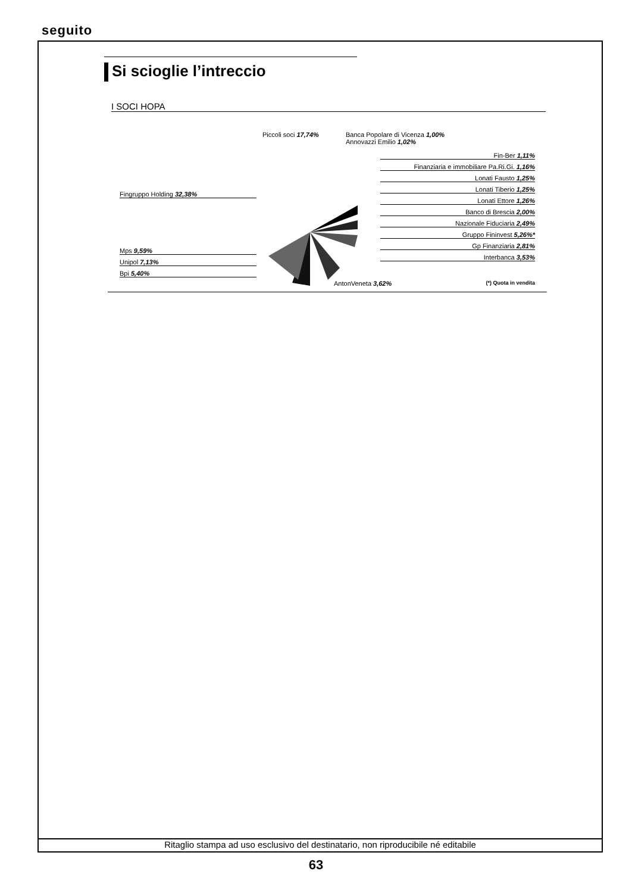seguito
Si scioglie l’intreccio
I SOCI HOPA
Piccoli soci 17,74%
Fingruppo Holding 32,38%
Mps 9,59%
Unipol 7,13%
Bpi 5,40%
Banca Popolare di Vicenza 1,00%
Annovazzi Emilio 1,02%
Fin-Ber 1,11%
Finanziaria e immobiliare Pa.Ri.Gi. 1,16%
Lonati Fausto 1,25%
Lonati Tiberio 1,25%
Lonati Ettore 1,26%
Banco di Brescia 2,00%
Nazionale Fiduciaria 2,49%
Gruppo Fininvest 5,26%*
Gp Finanziaria 2,81%
Interbanca 3,53%
AntonVeneta 3,62% (*) Quota in vendita
Ritaglio stampa ad uso esclusivo del destinatario, non riproducibile né editabile
63